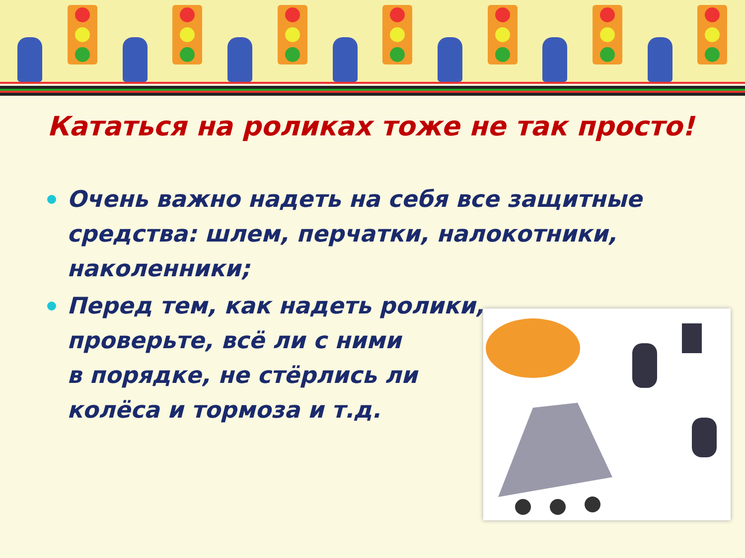Кататься на роликах тоже не так просто!
Очень важно надеть на себя все защитные средства: шлем, перчатки, налокотники, наколенники;
Перед тем, как надеть ролики,
проверьте, всё ли с ними
в порядке, не стёрлись ли
колёса и тормоза и т.д.